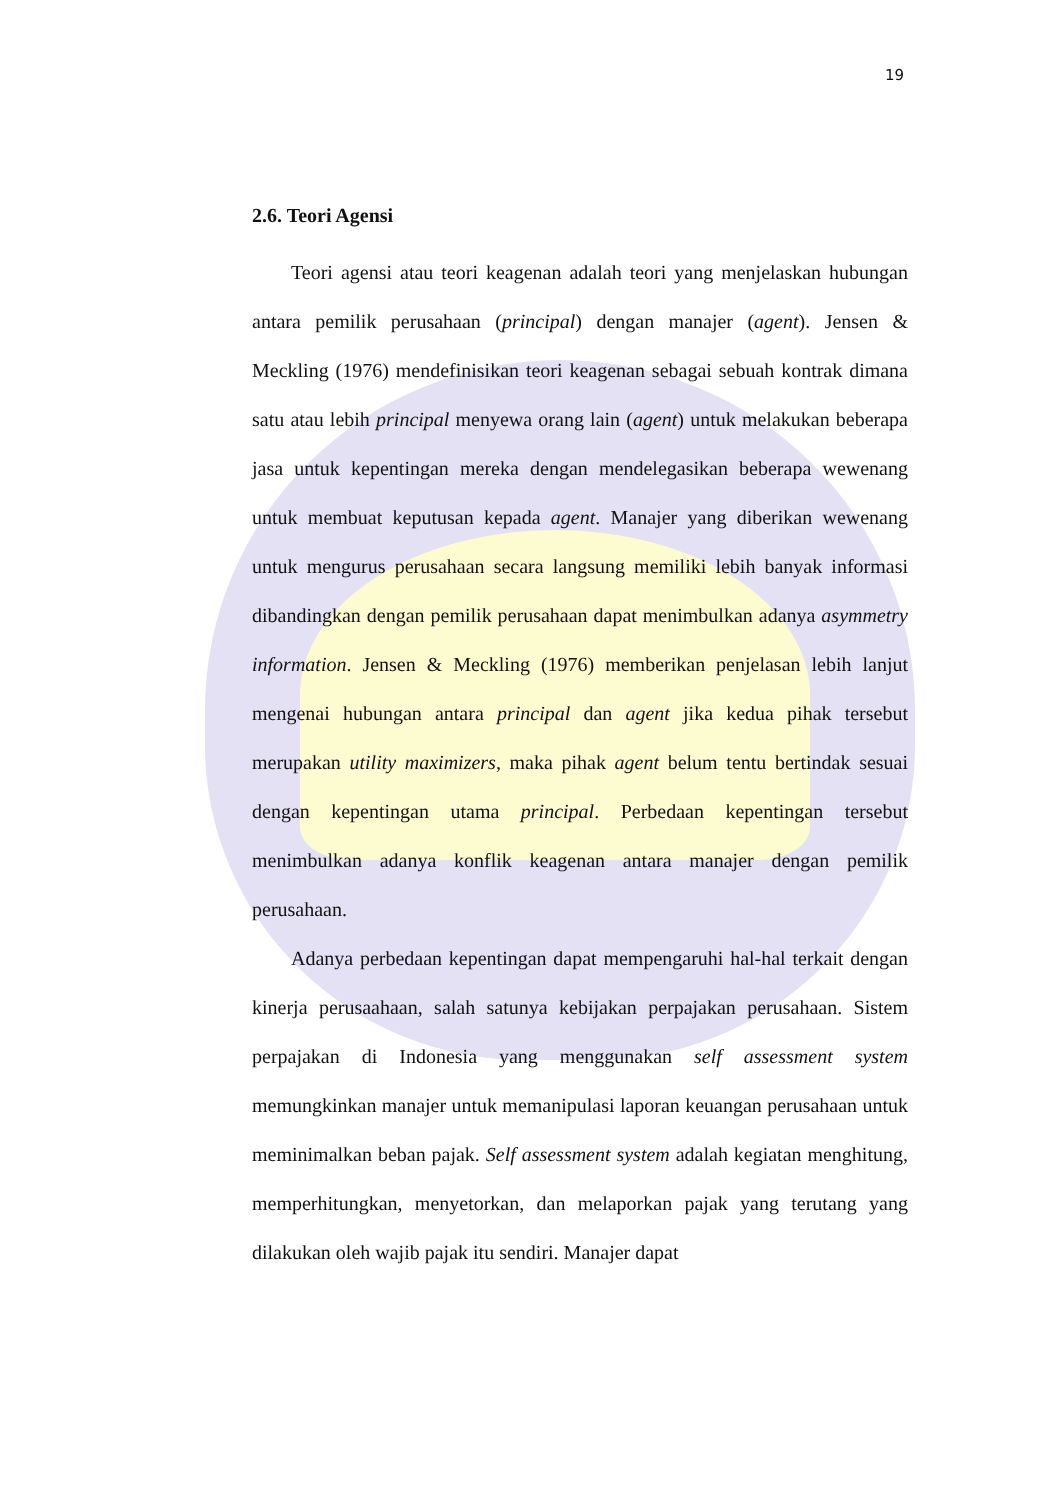19
2.6. Teori Agensi
Teori agensi atau teori keagenan adalah teori yang menjelaskan hubungan antara pemilik perusahaan (principal) dengan manajer (agent). Jensen & Meckling (1976) mendefinisikan teori keagenan sebagai sebuah kontrak dimana satu atau lebih principal menyewa orang lain (agent) untuk melakukan beberapa jasa untuk kepentingan mereka dengan mendelegasikan beberapa wewenang untuk membuat keputusan kepada agent. Manajer yang diberikan wewenang untuk mengurus perusahaan secara langsung memiliki lebih banyak informasi dibandingkan dengan pemilik perusahaan dapat menimbulkan adanya asymmetry information. Jensen & Meckling (1976) memberikan penjelasan lebih lanjut mengenai hubungan antara principal dan agent jika kedua pihak tersebut merupakan utility maximizers, maka pihak agent belum tentu bertindak sesuai dengan kepentingan utama principal. Perbedaan kepentingan tersebut menimbulkan adanya konflik keagenan antara manajer dengan pemilik perusahaan.
Adanya perbedaan kepentingan dapat mempengaruhi hal-hal terkait dengan kinerja perusaahaan, salah satunya kebijakan perpajakan perusahaan. Sistem perpajakan di Indonesia yang menggunakan self assessment system memungkinkan manajer untuk memanipulasi laporan keuangan perusahaan untuk meminimalkan beban pajak. Self assessment system adalah kegiatan menghitung, memperhitungkan, menyetorkan, dan melaporkan pajak yang terutang yang dilakukan oleh wajib pajak itu sendiri. Manajer dapat